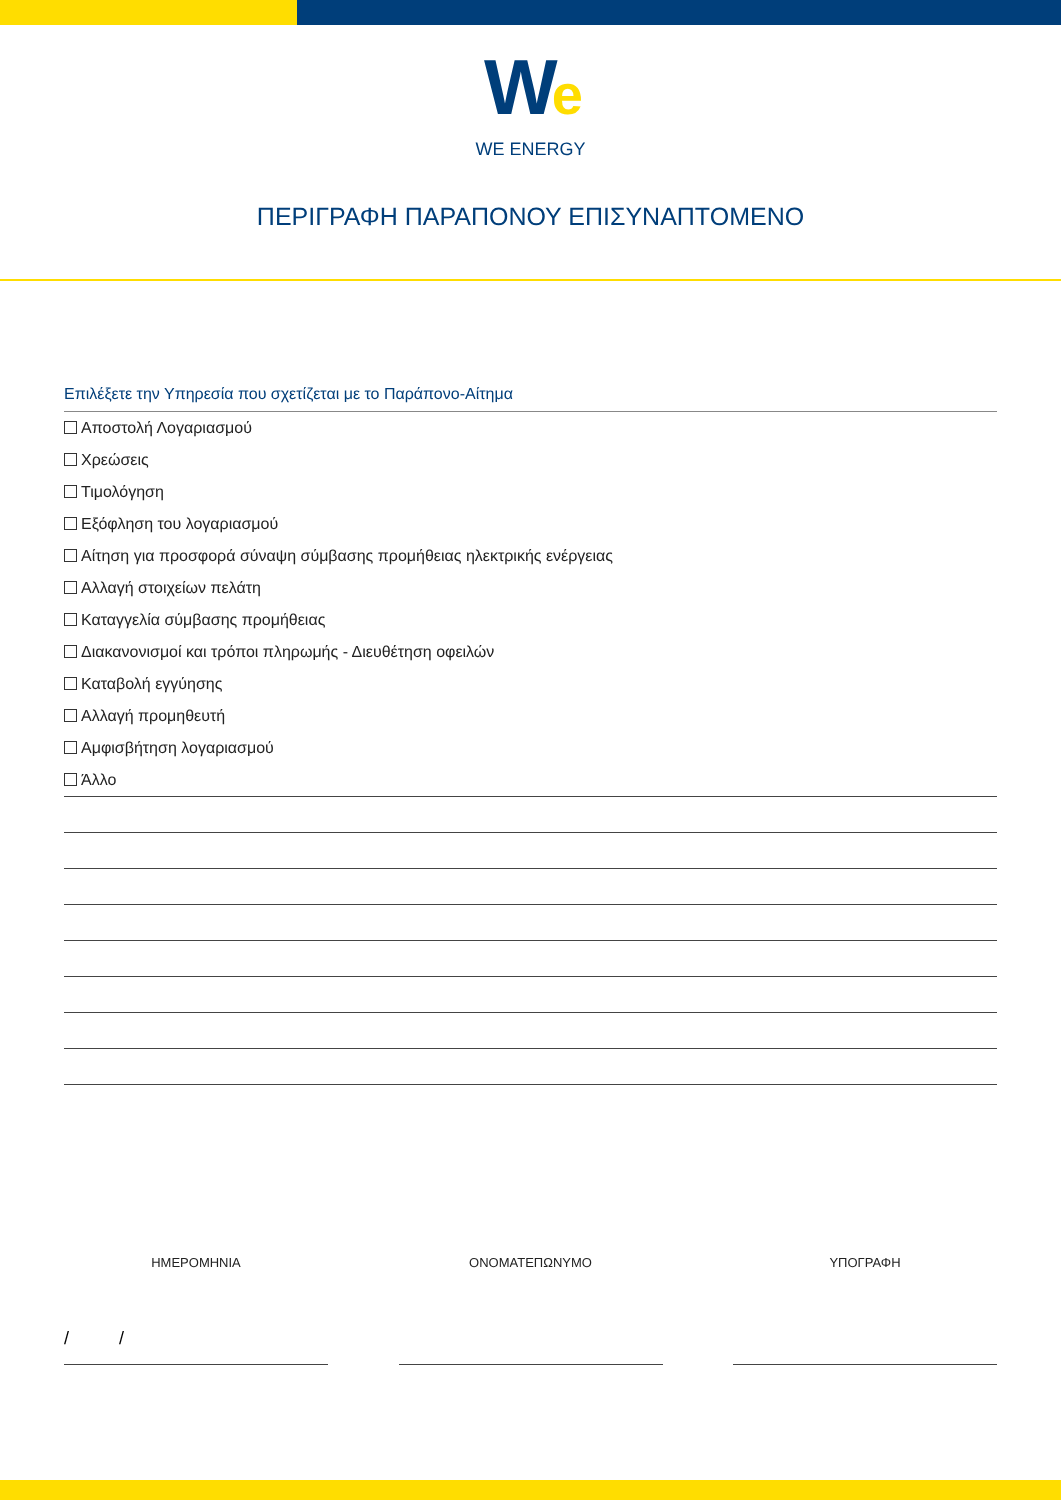We
WE ENERGY
ΠΕΡΙΓΡΑΦΗ ΠΑΡΑΠΟΝΟΥ ΕΠΙΣΥΝΑΠΤΟΜΕΝΟ
Επιλέξετε την Υπηρεσία που σχετίζεται με το Παράπονο-Αίτημα
Αποστολή Λογαριασμού
Χρεώσεις
Τιμολόγηση
Εξόφληση του λογαριασμού
Αίτηση για προσφορά σύναψη σύμβασης προμήθειας ηλεκτρικής ενέργειας
Αλλαγή στοιχείων πελάτη
Καταγγελία σύμβασης προμήθειας
Διακανονισμοί και τρόποι πληρωμής - Διευθέτηση οφειλών
Καταβολή εγγύησης
Αλλαγή προμηθευτή
Αμφισβήτηση λογαριασμού
Άλλο
ΗΜΕΡΟΜΗΝΙΑ ΟΝΟΜΑΤΕΠΩΝΥΜΟ ΥΠΟΓΡΑΦΗ
/ /